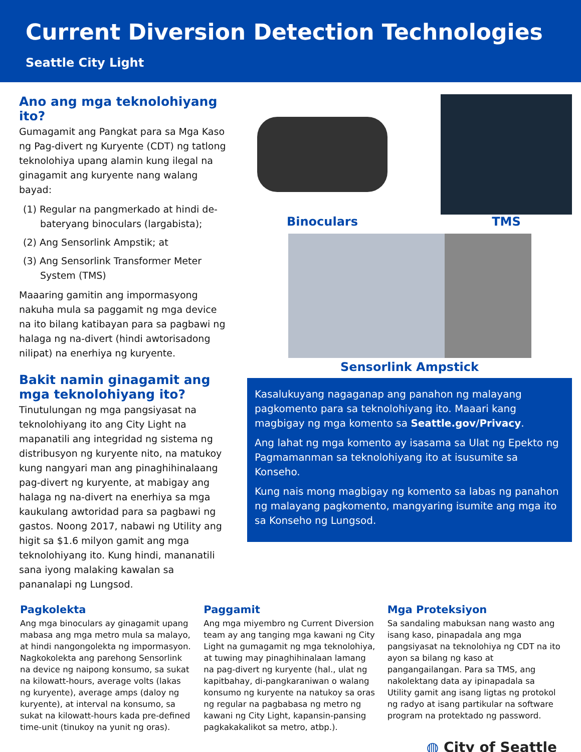Current Diversion Detection Technologies
Seattle City Light
Ano ang mga teknolohiyang ito?
Gumagamit ang Pangkat para sa Mga Kaso ng Pag-divert ng Kuryente (CDT) ng tatlong teknolohiya upang alamin kung ilegal na ginagamit ang kuryente nang walang bayad:
(1) Regular na pangmerkado at hindi de-bateryang binoculars (largabista);
(2) Ang Sensorlink Ampstik; at
(3) Ang Sensorlink Transformer Meter System (TMS)
Maaaring gamitin ang impormasyong nakuha mula sa paggamit ng mga device na ito bilang katibayan para sa pagbawi ng halaga ng na-divert (hindi awtorisadong nilipat) na enerhiya ng kuryente.
Bakit namin ginagamit ang mga teknolohiyang ito?
Tinutulungan ng mga pangsiyasat na teknolohiyang ito ang City Light na mapanatili ang integridad ng sistema ng distribusyon ng kuryente nito, na matukoy kung nangyari man ang pinaghihinalaang pag-divert ng kuryente, at mabigay ang halaga ng na-divert na enerhiya sa mga kaukulang awtoridad para sa pagbawi ng gastos. Noong 2017, nabawi ng Utility ang higit sa $1.6 milyon gamit ang mga teknolohiyang ito. Kung hindi, mananatili sana iyong malaking kawalan sa pananalapi ng Lungsod.
Binoculars TMS
Sensorlink Ampstick
Kasalukuyang nagaganap ang panahon ng malayang pagkomento para sa teknolohiyang ito. Maaari kang magbigay ng mga komento sa Seattle.gov/Privacy.
Ang lahat ng mga komento ay isasama sa Ulat ng Epekto ng Pagmamanman sa teknolohiyang ito at isusumite sa Konseho.
Kung nais mong magbigay ng komento sa labas ng panahon ng malayang pagkomento, mangyaring isumite ang mga ito sa Konseho ng Lungsod.
Pagkolekta
Ang mga binoculars ay ginagamit upang mabasa ang mga metro mula sa malayo, at hindi nangongolekta ng impormasyon. Nagkokolekta ang parehong Sensorlink na device ng naipong konsumo, sa sukat na kilowatt-hours, average volts (lakas ng kuryente), average amps (daloy ng kuryente), at interval na konsumo, sa sukat na kilowatt-hours kada pre-defined time-unit (tinukoy na yunit ng oras).
Paggamit
Ang mga miyembro ng Current Diversion team ay ang tanging mga kawani ng City Light na gumagamit ng mga teknolohiya, at tuwing may pinaghihinalaan lamang na pag-divert ng kuryente (hal., ulat ng kapitbahay, di-pangkaraniwan o walang konsumo ng kuryente na natukoy sa oras ng regular na pagbabasa ng metro ng kawani ng City Light, kapansin-pansing pagkakakalikot sa metro, atbp.).
Mga Proteksiyon
Sa sandaling mabuksan nang wasto ang isang kaso, pinapadala ang mga pangsiyasat na teknolohiya ng CDT na ito ayon sa bilang ng kaso at pangangailangan. Para sa TMS, ang nakolektang data ay ipinapadala sa Utility gamit ang isang ligtas ng protokol ng radyo at isang partikular na software program na protektado ng password.
◍ City of Seattle